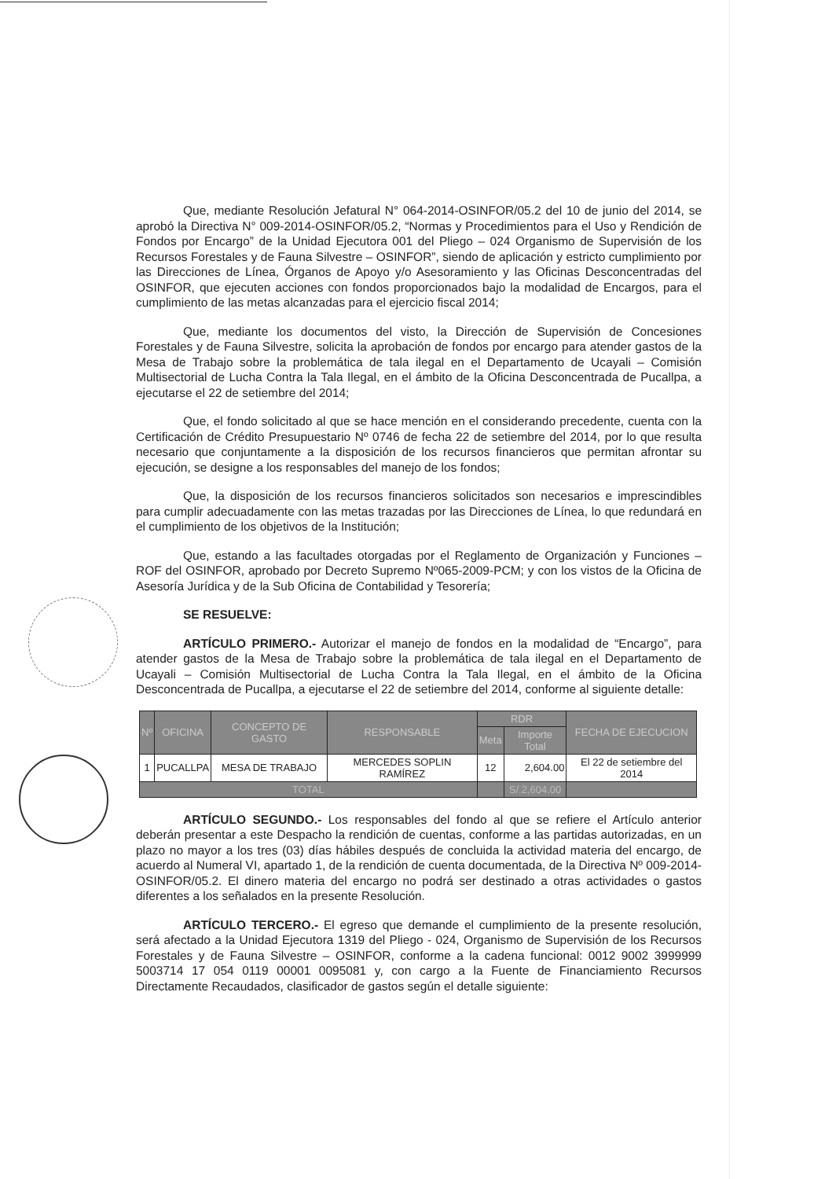Que, mediante Resolución Jefatural N° 064-2014-OSINFOR/05.2 del 10 de junio del 2014, se aprobó la Directiva N° 009-2014-OSINFOR/05.2, “Normas y Procedimientos para el Uso y Rendición de Fondos por Encargo” de la Unidad Ejecutora 001 del Pliego – 024 Organismo de Supervisión de los Recursos Forestales y de Fauna Silvestre – OSINFOR”, siendo de aplicación y estricto cumplimiento por las Direcciones de Línea, Órganos de Apoyo y/o Asesoramiento y las Oficinas Desconcentradas del OSINFOR, que ejecuten acciones con fondos proporcionados bajo la modalidad de Encargos, para el cumplimiento de las metas alcanzadas para el ejercicio fiscal 2014;
Que, mediante los documentos del visto, la Dirección de Supervisión de Concesiones Forestales y de Fauna Silvestre, solicita la aprobación de fondos por encargo para atender gastos de la Mesa de Trabajo sobre la problemática de tala ilegal en el Departamento de Ucayali – Comisión Multisectorial de Lucha Contra la Tala Ilegal, en el ámbito de la Oficina Desconcentrada de Pucallpa, a ejecutarse el 22 de setiembre del 2014;
Que, el fondo solicitado al que se hace mención en el considerando precedente, cuenta con la Certificación de Crédito Presupuestario Nº 0746 de fecha 22 de setiembre del 2014, por lo que resulta necesario que conjuntamente a la disposición de los recursos financieros que permitan afrontar su ejecución, se designe a los responsables del manejo de los fondos;
Que, la disposición de los recursos financieros solicitados son necesarios e imprescindibles para cumplir adecuadamente con las metas trazadas por las Direcciones de Línea, lo que redundará en el cumplimiento de los objetivos de la Institución;
Que, estando a las facultades otorgadas por el Reglamento de Organización y Funciones – ROF del OSINFOR, aprobado por Decreto Supremo Nº065-2009-PCM; y con los vistos de la Oficina de Asesoría Jurídica y de la Sub Oficina de Contabilidad y Tesorería;
SE RESUELVE:
ARTÍCULO PRIMERO.- Autorizar el manejo de fondos en la modalidad de “Encargo”, para atender gastos de la Mesa de Trabajo sobre la problemática de tala ilegal en el Departamento de Ucayali – Comisión Multisectorial de Lucha Contra la Tala Ilegal, en el ámbito de la Oficina Desconcentrada de Pucallpa, a ejecutarse el 22 de setiembre del 2014, conforme al siguiente detalle:
| Nº | OFICINA | CONCEPTO DE GASTO | RESPONSABLE | RDR | | FECHA DE EJECUCION |
| --- | --- | --- | --- | --- | --- | --- |
| | | | | Meta | Importe Total | |
| 1 | PUCALLPA | MESA DE TRABAJO | MERCEDES SOPLIN RAMÍREZ | 12 | 2,604.00 | El 22 de setiembre del 2014 |
| TOTAL | | | | | S/.2,604.00 | |
ARTÍCULO SEGUNDO.- Los responsables del fondo al que se refiere el Artículo anterior deberán presentar a este Despacho la rendición de cuentas, conforme a las partidas autorizadas, en un plazo no mayor a los tres (03) días hábiles después de concluida la actividad materia del encargo, de acuerdo al Numeral VI, apartado 1, de la rendición de cuenta documentada, de la Directiva Nº 009-2014-OSINFOR/05.2. El dinero materia del encargo no podrá ser destinado a otras actividades o gastos diferentes a los señalados en la presente Resolución.
ARTÍCULO TERCERO.- El egreso que demande el cumplimiento de la presente resolución, será afectado a la Unidad Ejecutora 1319 del Pliego - 024, Organismo de Supervisión de los Recursos Forestales y de Fauna Silvestre – OSINFOR, conforme a la cadena funcional: 0012 9002 3999999 5003714 17 054 0119 00001 0095081 y, con cargo a la Fuente de Financiamiento Recursos Directamente Recaudados, clasificador de gastos según el detalle siguiente: